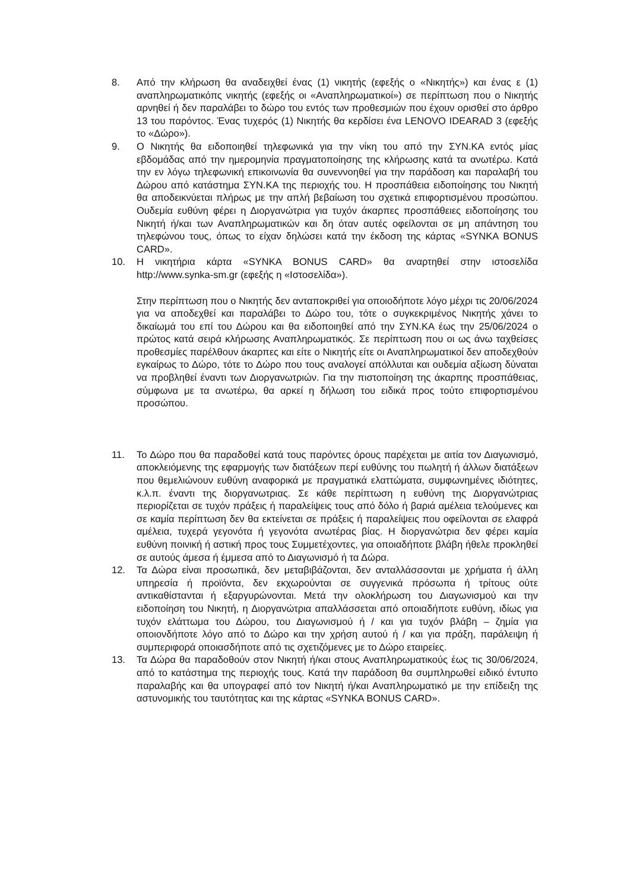8. Από την κλήρωση θα αναδειχθεί ένας (1) νικητής (εφεξής ο «Νικητής») και ένας ε (1) αναπληρωματικόπς νικητής (εφεξής οι «Αναπληρωματικοί») σε περίπτωση που ο Νικητής αρνηθεί ή δεν παραλάβει το δώρο του εντός των προθεσμιών που έχουν ορισθεί στο άρθρο 13 του παρόντος. Ένας τυχερός (1) Νικητής θα κερδίσει ένα LENOVO IDEARAD 3 (εφεξής το «Δώρο»).
9. Ο Νικητής θα ειδοποιηθεί τηλεφωνικά για την νίκη του από την ΣΥΝ.ΚΑ εντός μίας εβδομάδας από την ημερομηνία πραγματοποίησης της κλήρωσης κατά τα ανωτέρω. Κατά την εν λόγω τηλεφωνική επικοινωνία θα συνεννοηθεί για την παράδοση και παραλαβή του Δώρου από κατάστημα ΣΥΝ.ΚΑ της περιοχής του. Η προσπάθεια ειδοποίησης του Νικητή θα αποδεικνύεται πλήρως με την απλή βεβαίωση του σχετικά επιφορτισμένου προσώπου. Ουδεμία ευθύνη φέρει η Διοργανώτρια για τυχόν άκαρπες προσπάθειες ειδοποίησης του Νικητή ή/και των Αναπληρωματικών και δη όταν αυτές οφείλονται σε μη απάντηση του τηλεφώνου τους, όπως το είχαν δηλώσει κατά την έκδοση της κάρτας «SYNKA BONUS CARD».
10. Η νικητήρια κάρτα «SYNKA BONUS CARD» θα αναρτηθεί στην ιστοσελίδα http://www.synka-sm.gr (εφεξής η «Ιστοσελίδα»).
Στην περίπτωση που ο Νικητής δεν ανταποκριθεί για οποιοδήποτε λόγο μέχρι τις 20/06/2024 για να αποδεχθεί και παραλάβει το Δώρο του, τότε ο συγκεκριμένος Νικητής χάνει το δικαίωμά του επί του Δώρου και θα ειδοποιηθεί από την ΣΥΝ.ΚΑ έως την 25/06/2024 ο πρώτος κατά σειρά κλήρωσης Αναπληρωματικός. Σε περίπτωση που οι ως άνω ταχθείσες προθεσμίες παρέλθουν άκαρπες και είτε ο Νικητής είτε οι Αναπληρωματικοί δεν αποδεχθούν εγκαίρως το Δώρο, τότε το Δώρο που τους αναλογεί απόλλυται και ουδεμία αξίωση δύναται να προβληθεί έναντι των Διοργανωτριών. Για την πιστοποίηση της άκαρπης προσπάθειας, σύμφωνα με τα ανωτέρω, θα αρκεί η δήλωση του ειδικά προς τούτο επιφορτισμένου προσώπου.
11. Το Δώρο που θα παραδοθεί κατά τους παρόντες όρους παρέχεται με αιτία τον Διαγωνισμό, αποκλειόμενης της εφαρμογής των διατάξεων περί ευθύνης του πωλητή ή άλλων διατάξεων που θεμελιώνουν ευθύνη αναφορικά με πραγματικά ελαττώματα, συμφωνημένες ιδιότητες, κ.λ.π. έναντι της διοργανωτριας. Σε κάθε περίπτωση η ευθύνη της Διοργανώτριας περιορίζεται σε τυχόν πράξεις ή παραλείψεις τους από δόλο ή βαριά αμέλεια τελούμενες και σε καμία περίπτωση δεν θα εκτείνεται σε πράξεις ή παραλείψεις που οφείλονται σε ελαφρά αμέλεια, τυχερά γεγονότα ή γεγονότα ανωτέρας βίας. Η διοργανώτρια δεν φέρει καμία ευθύνη ποινική ή αστική προς τους Συμμετέχοντες, για οποιαδήποτε βλάβη ήθελε προκληθεί σε αυτούς άμεσα ή έμμεσα από το Διαγωνισμό ή τα Δώρα.
12. Τα Δώρα είναι προσωπικά, δεν μεταβιβάζονται, δεν ανταλλάσσονται με χρήματα ή άλλη υπηρεσία ή προϊόντα, δεν εκχωρούνται σε συγγενικά πρόσωπα ή τρίτους ούτε αντικαθίστανται ή εξαργυρώνονται. Μετά την ολοκλήρωση του Διαγωνισμού και την ειδοποίηση του Νικητή, η Διοργανώτρια απαλλάσσεται από οποιαδήποτε ευθύνη, ιδίως για τυχόν ελάττωμα του Δώρου, του Διαγωνισμού ή / και για τυχόν βλάβη – ζημία για οποιονδήποτε λόγο από το Δώρο και την χρήση αυτού ή / και για πράξη, παράλειψη ή συμπεριφορά οποιασδήποτε από τις σχετιζόμενες με το Δώρο εταιρείες.
13. Τα Δώρα θα παραδοθούν στον Νικητή ή/και στους Αναπληρωματικούς έως τις 30/06/2024, από το κατάστημα της περιοχής τους. Κατά την παράδοση θα συμπληρωθεί ειδικό έντυπο παραλαβής και θα υπογραφεί από τον Νικητή ή/και Αναπληρωματικό με την επίδειξη της αστυνομικής του ταυτότητας και της κάρτας «SYNKA BONUS CARD».